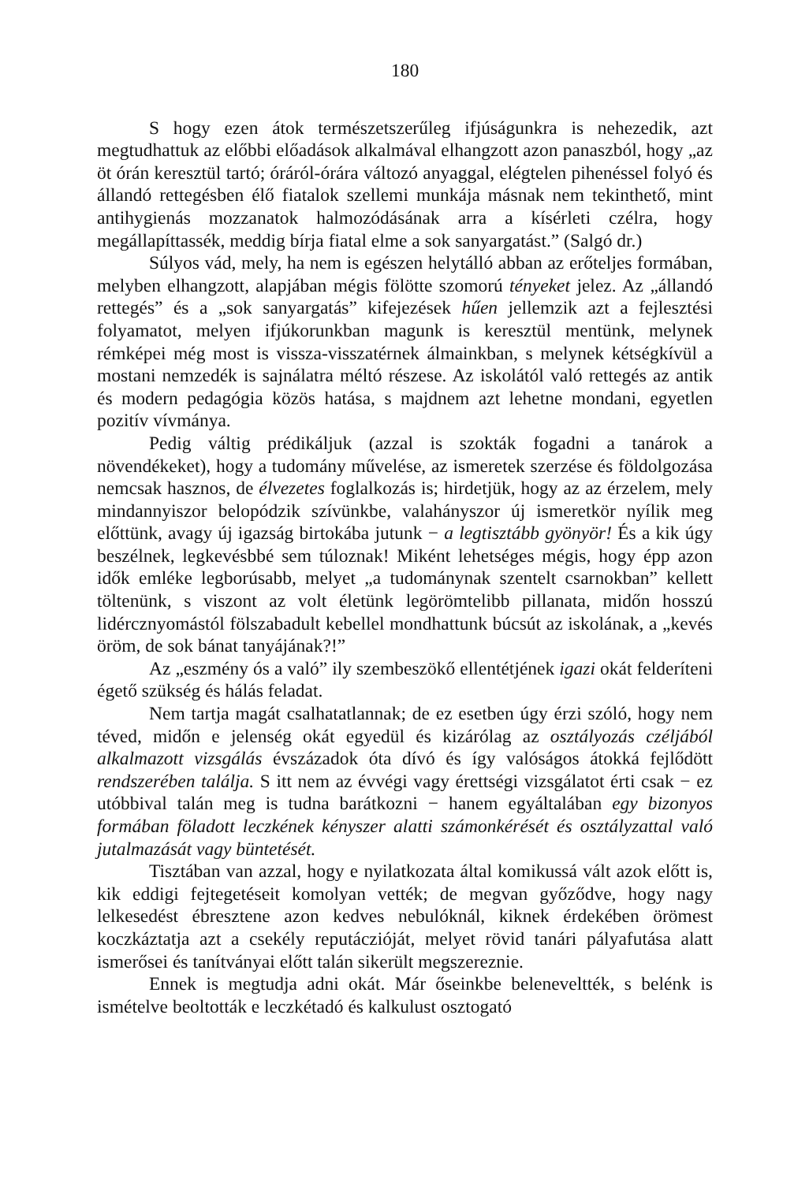180
S hogy ezen átok természetszerűleg ifjúságunkra is nehezedik, azt megtudhattuk az előbbi előadások alkalmával elhangzott azon panaszból, hogy „az öt órán keresztül tartó; óráról-órára változó anyaggal, elégtelen pihenéssel folyó és állandó rettegésben élő fiatalok szellemi munkája másnak nem tekinthető, mint antihygienás mozzanatok halmozódásának arra a kísérleti czélra, hogy megállapíttassék, meddig bírja fiatal elme a sok sanyargatást.” (Salgó dr.)
Súlyos vád, mely, ha nem is egészen helytálló abban az erőteljes formában, melyben elhangzott, alapjában mégis fölötte szomorú tényeket jelez. Az „állandó rettegés” és a „sok sanyargatás” kifejezések hűen jellemzik azt a fejlesztési folyamatot, melyen ifjúkorunkban magunk is keresztül mentünk, melynek rémképei még most is vissza-visszatérnek álmainkban, s melynek kétségkívül a mostani nemzedék is sajnálatra méltó részese. Az iskolától való rettegés az antik és modern pedagógia közös hatása, s majdnem azt lehetne mondani, egyetlen pozitív vívmánya.
Pedig váltig prédikáljuk (azzal is szokták fogadni a tanárok a növendékeket), hogy a tudomány művelése, az ismeretek szerzése és földolgozása nemcsak hasznos, de élvezetes foglalkozás is; hirdetjük, hogy az az érzelem, mely mindannyiszor belopódzik szívünkbe, valahányszor új ismeretkör nyílik meg előttünk, avagy új igazság birtokába jutunk − a legtisztább gyönyör! És a kik úgy beszélnek, legkevésbbé sem túloznak! Miként lehetséges mégis, hogy épp azon idők emléke legborúsabb, melyet „a tudománynak szentelt csarnokban” kellett töltenünk, s viszont az volt életünk legörömtelibb pillanata, midőn hosszú lidércznyomástól fölszabadult kebellel mondhattunk búcsút az iskolának, a „kevés öröm, de sok bánat tanyájának?!”
Az „eszmény ós a való” ily szembeszökő ellentétjének igazi okát felderíteni égető szükség és hálás feladat.
Nem tartja magát csalhatatlannak; de ez esetben úgy érzi szóló, hogy nem téved, midőn e jelenség okát egyedül és kizárólag az osztályozás czéljából alkalmazott vizsgálás évszázadok óta dívó és így valóságos átokká fejlődött rendszerében találja. S itt nem az évvégi vagy érettségi vizsgálatot érti csak − ez utóbbival talán meg is tudna barátkozni − hanem egyáltalában egy bizonyos formában föladott leczkének kényszer alatti számonkérését és osztályzattal való jutalmazását vagy büntetését.
Tisztában van azzal, hogy e nyilatkozata által komikussá vált azok előtt is, kik eddigi fejtegetéseit komolyan vették; de megvan győződve, hogy nagy lelkesedést ébresztene azon kedves nebulóknál, kiknek érdekében örömest koczkáztatja azt a csekély reputáczióját, melyet rövid tanári pályafutása alatt ismerősei és tanítványai előtt talán sikerült megszereznie.
Ennek is megtudja adni okát. Már őseinkbe beleneveltték, s belénk is ismételve beoltották e leczkétadó és kalkulust osztogató